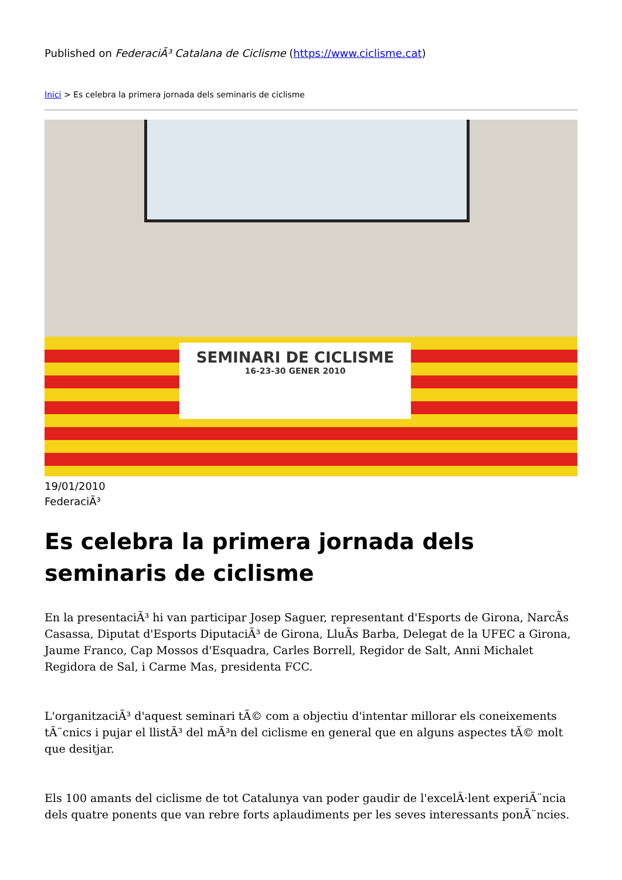Published on FederaciÃ³ Catalana de Ciclisme (https://www.ciclisme.cat)
Inici > Es celebra la primera jornada dels seminaris de ciclisme
SEMINARI DE CICLISME
16-23-30 GENER 2010
19/01/2010
FederaciÃ³
Es celebra la primera jornada dels seminaris de ciclisme
En la presentaciÃ³ hi van participar Josep Saguer, representant d'Esports de Girona, NarcÃs Casassa, Diputat d'Esports DiputaciÃ³ de Girona, LluÃs Barba, Delegat de la UFEC a Girona, Jaume Franco, Cap Mossos d'Esquadra, Carles Borrell, Regidor de Salt, Anni Michalet Regidora de Sal, i Carme Mas, presidenta FCC.
L'organitzaciÃ³ d'aquest seminari tÃ© com a objectiu d'intentar millorar els coneixements tÃ¨cnics i pujar el llistÃ³ del mÃ³n del ciclisme en general que en alguns aspectes tÃ© molt que desitjar.
Els 100 amants del ciclisme de tot Catalunya van poder gaudir de l'excelÂ·lent experiÃ¨ncia dels quatre ponents que van rebre forts aplaudiments per les seves interessants ponÃ¨ncies.